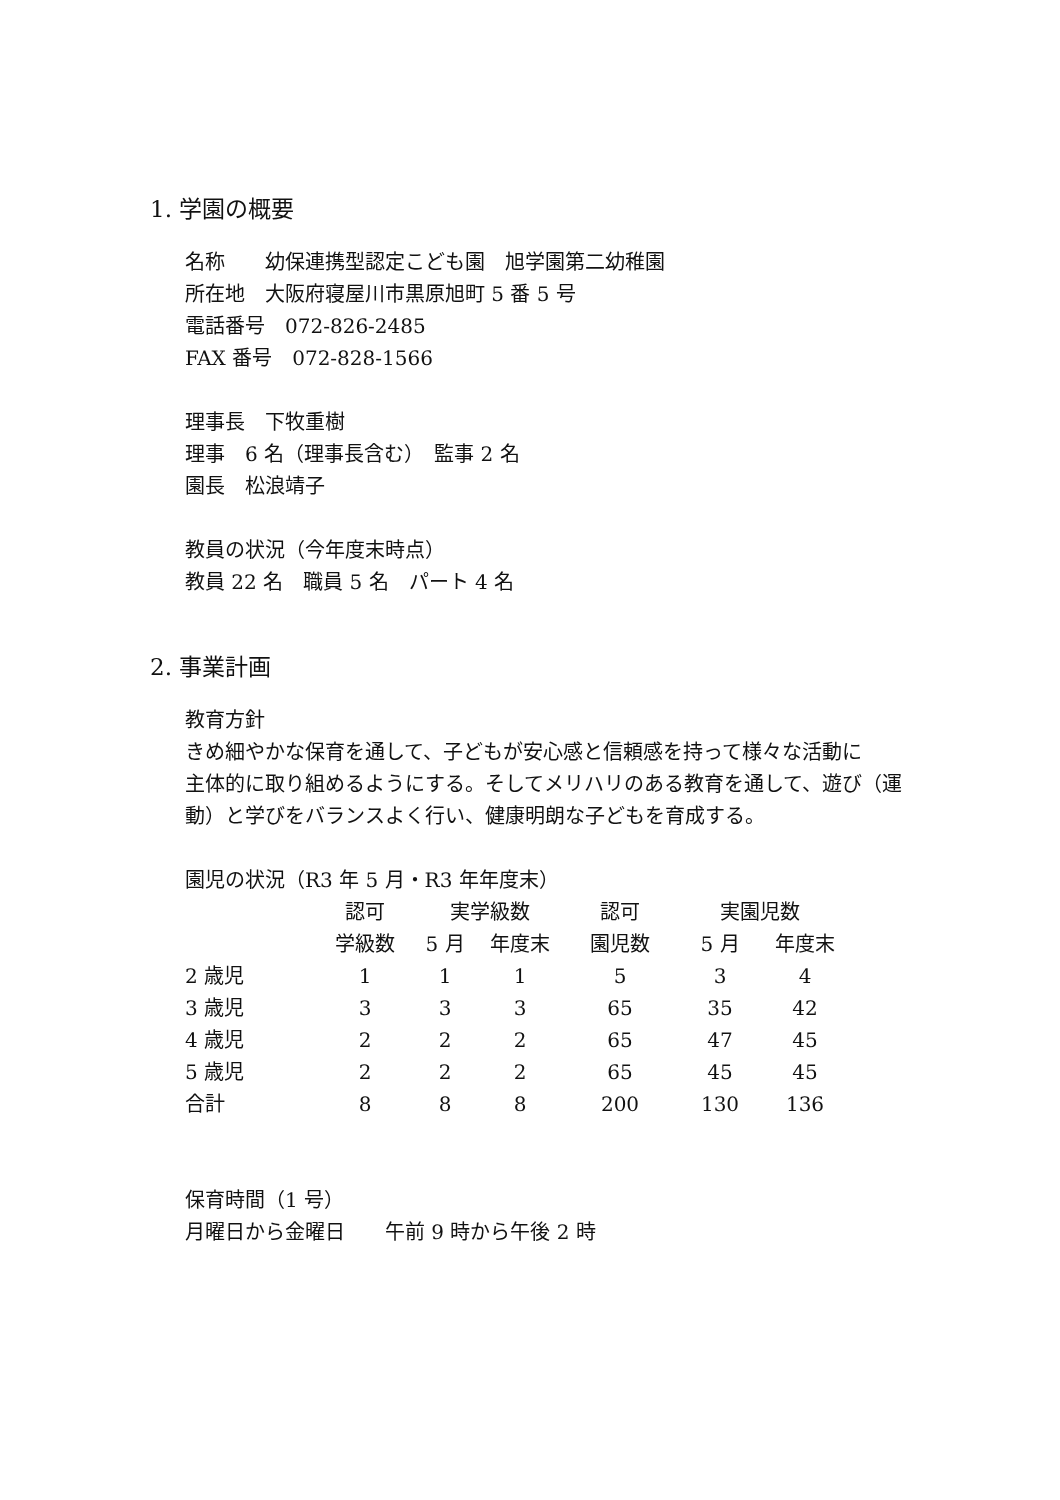1. 学園の概要
名称　　幼保連携型認定こども園　旭学園第二幼稚園
所在地　大阪府寝屋川市黒原旭町 5 番 5 号
電話番号　072-826-2485
FAX 番号　072-828-1566
理事長　下牧重樹
理事　6 名（理事長含む）　監事 2 名
園長　松浪靖子
教員の状況（今年度末時点）
教員 22 名　職員 5 名　パート 4 名
2. 事業計画
教育方針
きめ細やかな保育を通して、子どもが安心感と信頼感を持って様々な活動に
主体的に取り組めるようにする。そしてメリハリのある教育を通して、遊び（運動）と学びをバランスよく行い、健康明朗な子どもを育成する。
園児の状況（R3 年 5 月・R3 年年度末）
| | 認可 | 実学級数 | | 認可 | 実園児数 | |
| | 学級数 | 5 月 | 年度末 | 園児数 | 5 月 | 年度末 |
| 2 歳児 | 1 | 1 | 1 | 5 | 3 | 4 |
| 3 歳児 | 3 | 3 | 3 | 65 | 35 | 42 |
| 4 歳児 | 2 | 2 | 2 | 65 | 47 | 45 |
| 5 歳児 | 2 | 2 | 2 | 65 | 45 | 45 |
| 合計 | 8 | 8 | 8 | 200 | 130 | 136 |
保育時間（1 号）
月曜日から金曜日　　午前 9 時から午後 2 時